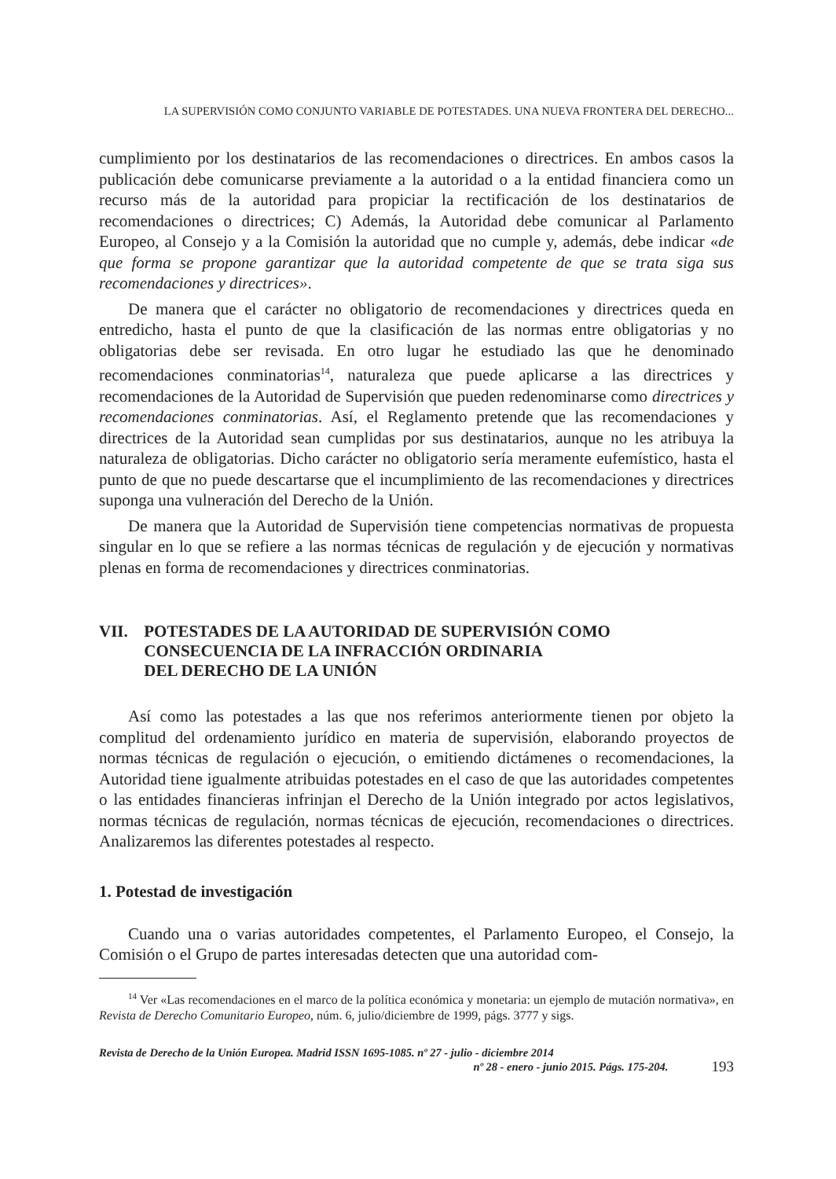LA SUPERVISIÓN COMO CONJUNTO VARIABLE DE POTESTADES. UNA NUEVA FRONTERA DEL DERECHO...
cumplimiento por los destinatarios de las recomendaciones o directrices. En ambos casos la publicación debe comunicarse previamente a la autoridad o a la entidad financiera como un recurso más de la autoridad para propiciar la rectificación de los destinatarios de recomendaciones o directrices; C) Además, la Autoridad debe comunicar al Parlamento Europeo, al Consejo y a la Comisión la autoridad que no cumple y, además, debe indicar «de que forma se propone garantizar que la autoridad competente de que se trata siga sus recomendaciones y directrices».
De manera que el carácter no obligatorio de recomendaciones y directrices queda en entredicho, hasta el punto de que la clasificación de las normas entre obligatorias y no obligatorias debe ser revisada. En otro lugar he estudiado las que he denominado recomendaciones conminatorias<sup>14</sup>, naturaleza que puede aplicarse a las directrices y recomendaciones de la Autoridad de Supervisión que pueden redenominarse como directrices y recomendaciones conminatorias. Así, el Reglamento pretende que las recomendaciones y directrices de la Autoridad sean cumplidas por sus destinatarios, aunque no les atribuya la naturaleza de obligatorias. Dicho carácter no obligatorio sería meramente eufemístico, hasta el punto de que no puede descartarse que el incumplimiento de las recomendaciones y directrices suponga una vulneración del Derecho de la Unión.
De manera que la Autoridad de Supervisión tiene competencias normativas de propuesta singular en lo que se refiere a las normas técnicas de regulación y de ejecución y normativas plenas en forma de recomendaciones y directrices conminatorias.
VII. POTESTADES DE LA AUTORIDAD DE SUPERVISIÓN COMO CONSECUENCIA DE LA INFRACCIÓN ORDINARIA
DEL DERECHO DE LA UNIÓN
Así como las potestades a las que nos referimos anteriormente tienen por objeto la complitud del ordenamiento jurídico en materia de supervisión, elaborando proyectos de normas técnicas de regulación o ejecución, o emitiendo dictámenes o recomendaciones, la Autoridad tiene igualmente atribuidas potestades en el caso de que las autoridades competentes o las entidades financieras infrinjan el Derecho de la Unión integrado por actos legislativos, normas técnicas de regulación, normas técnicas de ejecución, recomendaciones o directrices. Analizaremos las diferentes potestades al respecto.
1. Potestad de investigación
Cuando una o varias autoridades competentes, el Parlamento Europeo, el Consejo, la Comisión o el Grupo de partes interesadas detecten que una autoridad com-
<sup>14</sup> Ver «Las recomendaciones en el marco de la política económica y monetaria: un ejemplo de mutación normativa», en Revista de Derecho Comunitario Europeo, núm. 6, julio/diciembre de 1999, págs. 3777 y sigs.
Revista de Derecho de la Unión Europea. Madrid ISSN 1695-1085. nº 27 - julio - diciembre 2014
nº 28 - enero - junio 2015. Págs. 175-204. 193